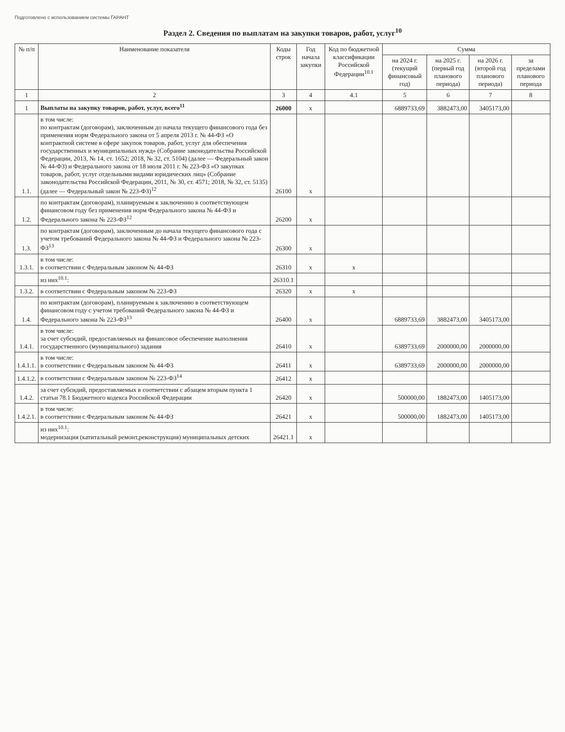Подготовлено с использованием системы ГАРАНТ
Раздел 2. Сведения по выплатам на закупки товаров, работ, услуг<sup>10</sup>
| № п/п | Наименование показателя | Коды строк | Год начала закупки | Код по бюджетной классификации Российской Федерации<sup>10.1</sup> | Сумма | | | |
| --- | --- | --- | --- | --- | --- | --- | --- | --- |
| | | | | | на 2024 г. (текущий финансовый год) | на 2025 г. (первый год планового периода) | на 2026 г. (второй год планового периода) | за пределами планового периода |
| 1 | 2 | 3 | 4 | 4.1 | 5 | 6 | 7 | 8 |
| 1 | Выплаты на закупку товаров, работ, услуг, всего<sup>11</sup> | 26000 | x | | 6889733,69 | 3882473,00 | 3405173,00 | |
| 1.1. | в том числе: по контрактам (договорам), заключенным до начала текущего финансового года без применения норм Федерального закона от 5 апреля 2013 г. № 44-ФЗ «О контрактной системе в сфере закупок товаров, работ, услуг для обеспечения государственных и муниципальных нужд» (Собрание законодательства Российской Федерации, 2013, № 14, ст. 1652; 2018, № 32, ст. 5104) (далее — Федеральный закон № 44-ФЗ) и Федерального закона от 18 июля 2011 г. № 223-ФЗ «О закупках товаров, работ, услуг отдельными видами юридических лиц» (Собрание законодательства Российской Федерации, 2011, № 30, ст. 4571; 2018, № 32, ст. 5135) (далее — Федеральный закон № 223-ФЗ)<sup>12</sup> | 26100 | x | | | | | |
| 1.2. | по контрактам (договорам), планируемым к заключению в соответствующем финансовом году без применения норм Федерального закона № 44-ФЗ и Федерального закона № 223-ФЗ<sup>12</sup> | 26200 | x | | | | | |
| 1.3. | по контрактам (договорам), заключенным до начала текущего финансового года с учетом требований Федерального закона № 44-ФЗ и Федерального закона № 223-ФЗ<sup>13</sup> | 26300 | x | | | | | |
| 1.3.1. | в том числе: в соответствии с Федеральным законом № 44-ФЗ | 26310 | x | x | | | | |
| | из них<sup>10.1</sup>: | 26310.1 | | | | | | |
| 1.3.2. | в соответствии с Федеральным законом № 223-ФЗ | 26320 | x | x | | | | |
| 1.4. | по контрактам (договорам), планируемым к заключению в соответствующем финансовом году с учетом требований Федерального закона № 44-ФЗ и Федерального закона № 223-ФЗ<sup>13</sup> | 26400 | x | | 6889733,69 | 3882473,00 | 3405173,00 | |
| 1.4.1. | в том числе: за счет субсидий, предоставляемых на финансовое обеспечение выполнения государственного (муниципального) задания | 26410 | x | | 6389733,69 | 2000000,00 | 2000000,00 | |
| 1.4.1.1. | в том числе: в соответствии с Федеральным законом № 44-ФЗ | 26411 | x | | 6389733,69 | 2000000,00 | 2000000,00 | |
| 1.4.1.2. | в соответствии с Федеральным законом № 223-ФЗ<sup>14</sup> | 26412 | x | | | | | |
| 1.4.2. | за счет субсидий, предоставляемых в соответствии с абзацем вторым пункта 1 статьи 78.1 Бюджетного кодекса Российской Федерации | 26420 | x | | 500000,00 | 1882473,00 | 1405173,00 | |
| 1.4.2.1. | в том числе: в соответствии с Федеральным законом № 44-ФЗ | 26421 | x | | 500000,00 | 1882473,00 | 1405173,00 | |
| | из них<sup>10.1</sup>: модернизация (катитальный ремонт,реконструкция) муниципальных детских | 26421.1 | x | | | | | |